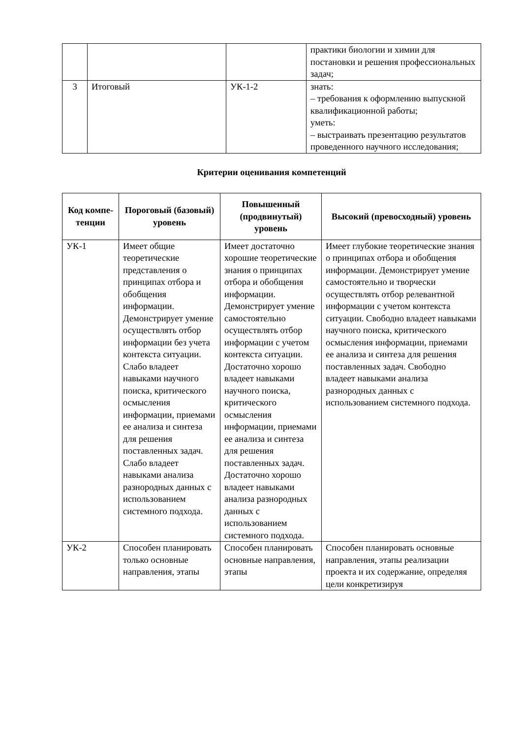| | | | практики биологии и химии для постановки и решения профессиональных задач; |
| 3 | Итоговый | УК-1-2 | знать: – требования к оформлению выпускной квалификационной работы; уметь: – выстраивать презентацию результатов проведенного научного исследования; |
Критерии оценивания компетенций
| Код компе-тенции | Пороговый (базовый) уровень | Повышенный (продвинутый) уровень | Высокий (превосходный) уровень |
| --- | --- | --- | --- |
| УК-1 | Имеет общие теоретические представления о принципах отбора и обобщения информации. Демонстрирует умение осуществлять отбор информации без учета контекста ситуации. Слабо владеет навыками научного поиска, критического осмысления информации, приемами ее анализа и синтеза для решения поставленных задач. Слабо владеет навыками анализа разнородных данных с использованием системного подхода. | Имеет достаточно хорошие теоретические знания о принципах отбора и обобщения информации. Демонстрирует умение самостоятельно осуществлять отбор информации с учетом контекста ситуации. Достаточно хорошо владеет навыками научного поиска, критического осмысления информации, приемами ее анализа и синтеза для решения поставленных задач. Достаточно хорошо владеет навыками анализа разнородных данных с использованием системного подхода. | Имеет глубокие теоретические знания о принципах отбора и обобщения информации. Демонстрирует умение самостоятельно и творчески осуществлять отбор релевантной информации с учетом контекста ситуации. Свободно владеет навыками научного поиска, критического осмысления информации, приемами ее анализа и синтеза для решения поставленных задач. Свободно владеет навыками анализа разнородных данных с использованием системного подхода. |
| УК-2 | Способен планировать только основные направления, этапы | Способен планировать основные направления, этапы | Способен планировать основные направления, этапы реализации проекта и их содержание, определяя цели конкретизируя |